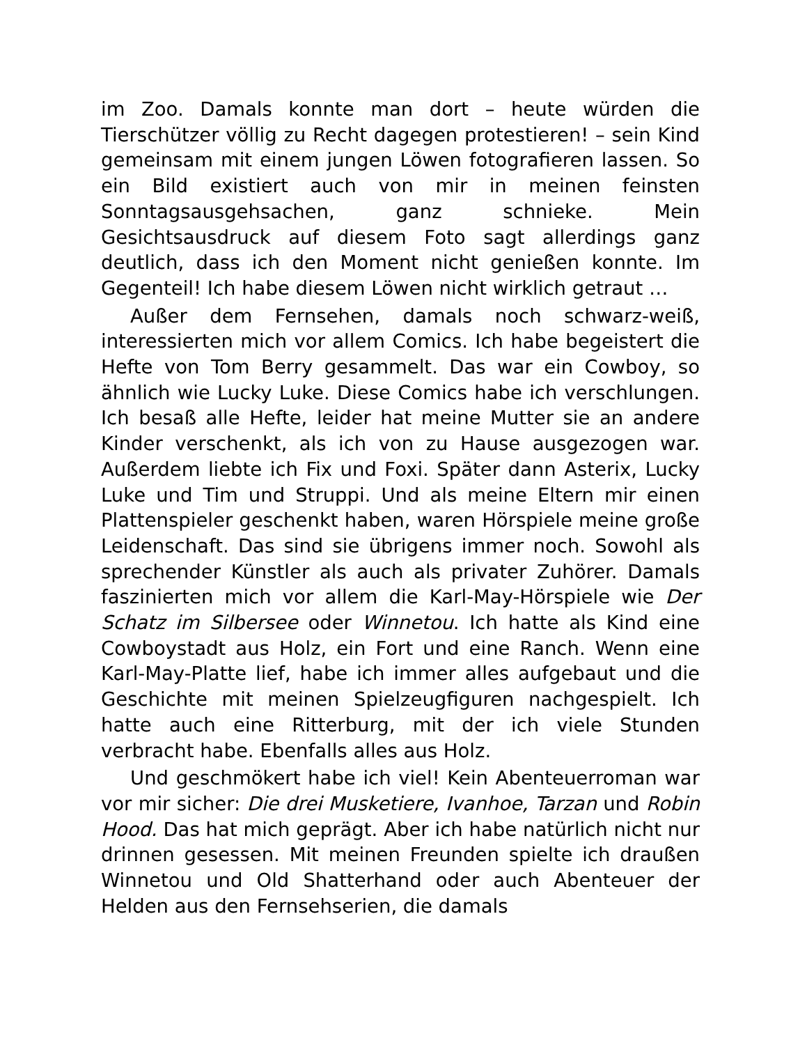im Zoo. Damals konnte man dort – heute würden die Tierschützer völlig zu Recht dagegen protestieren! – sein Kind gemeinsam mit einem jungen Löwen fotografieren lassen. So ein Bild existiert auch von mir in meinen feinsten Sonntagsausgehsachen, ganz schnieke. Mein Gesichtsausdruck auf diesem Foto sagt allerdings ganz deutlich, dass ich den Moment nicht genießen konnte. Im Gegenteil! Ich habe diesem Löwen nicht wirklich getraut …
Außer dem Fernsehen, damals noch schwarz-weiß, interessierten mich vor allem Comics. Ich habe begeistert die Hefte von Tom Berry gesammelt. Das war ein Cowboy, so ähnlich wie Lucky Luke. Diese Comics habe ich verschlungen. Ich besaß alle Hefte, leider hat meine Mutter sie an andere Kinder verschenkt, als ich von zu Hause ausgezogen war. Außerdem liebte ich Fix und Foxi. Später dann Asterix, Lucky Luke und Tim und Struppi. Und als meine Eltern mir einen Plattenspieler geschenkt haben, waren Hörspiele meine große Leidenschaft. Das sind sie übrigens immer noch. Sowohl als sprechender Künstler als auch als privater Zuhörer. Damals faszinierten mich vor allem die Karl-May-Hörspiele wie Der Schatz im Silbersee oder Winnetou. Ich hatte als Kind eine Cowboystadt aus Holz, ein Fort und eine Ranch. Wenn eine Karl-May-Platte lief, habe ich immer alles aufgebaut und die Geschichte mit meinen Spielzeugfiguren nachgespielt. Ich hatte auch eine Ritterburg, mit der ich viele Stunden verbracht habe. Ebenfalls alles aus Holz.
Und geschmökert habe ich viel! Kein Abenteuerroman war vor mir sicher: Die drei Musketiere, Ivanhoe, Tarzan und Robin Hood. Das hat mich geprägt. Aber ich habe natürlich nicht nur drinnen gesessen. Mit meinen Freunden spielte ich draußen Winnetou und Old Shatterhand oder auch Abenteuer der Helden aus den Fernsehserien, die damals